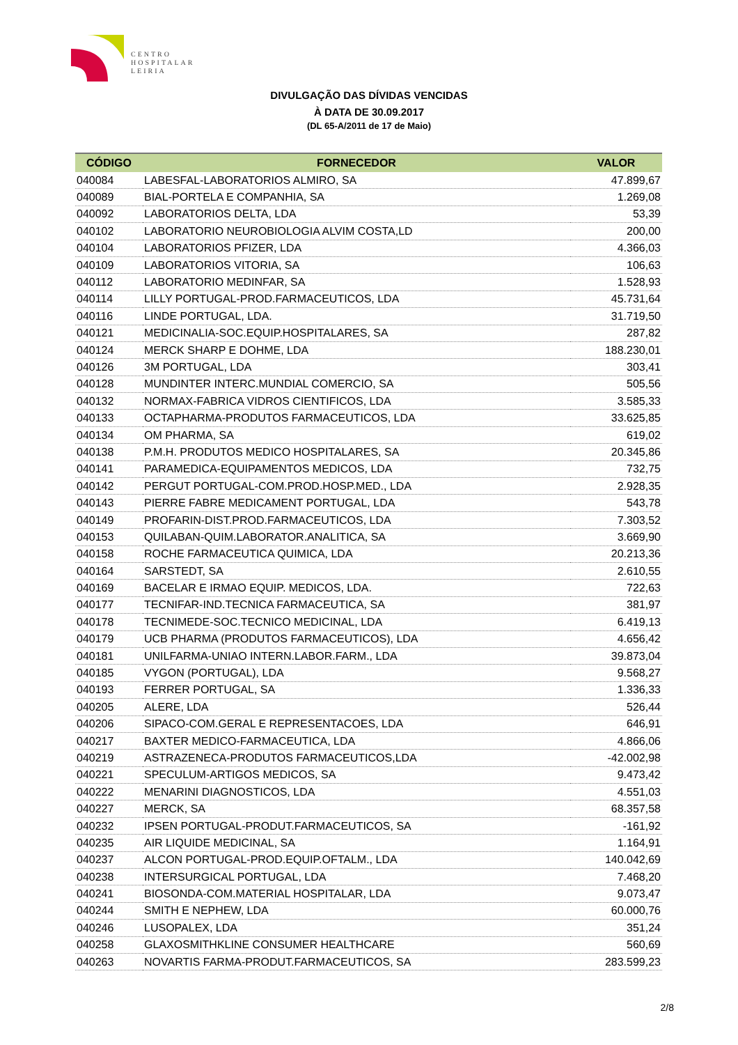CENTRO
HOSPITALAR
LEIRIA
DIVULGAÇÃO DAS DÍVIDAS VENCIDAS
À DATA DE 30.09.2017
(DL 65-A/2011 de 17 de Maio)
| CÓDIGO | FORNECEDOR | VALOR |
| --- | --- | --- |
| 040084 | LABESFAL-LABORATORIOS ALMIRO, SA | 47.899,67 |
| 040089 | BIAL-PORTELA E COMPANHIA, SA | 1.269,08 |
| 040092 | LABORATORIOS DELTA, LDA | 53,39 |
| 040102 | LABORATORIO NEUROBIOLOGIA ALVIM COSTA,LD | 200,00 |
| 040104 | LABORATORIOS PFIZER, LDA | 4.366,03 |
| 040109 | LABORATORIOS VITORIA, SA | 106,63 |
| 040112 | LABORATORIO MEDINFAR, SA | 1.528,93 |
| 040114 | LILLY PORTUGAL-PROD.FARMACEUTICOS, LDA | 45.731,64 |
| 040116 | LINDE PORTUGAL, LDA. | 31.719,50 |
| 040121 | MEDICINALIA-SOC.EQUIP.HOSPITALARES, SA | 287,82 |
| 040124 | MERCK SHARP E DOHME, LDA | 188.230,01 |
| 040126 | 3M PORTUGAL, LDA | 303,41 |
| 040128 | MUNDINTER INTERC.MUNDIAL COMERCIO, SA | 505,56 |
| 040132 | NORMAX-FABRICA VIDROS CIENTIFICOS, LDA | 3.585,33 |
| 040133 | OCTAPHARMA-PRODUTOS FARMACEUTICOS, LDA | 33.625,85 |
| 040134 | OM PHARMA, SA | 619,02 |
| 040138 | P.M.H. PRODUTOS MEDICO HOSPITALARES, SA | 20.345,86 |
| 040141 | PARAMEDICA-EQUIPAMENTOS MEDICOS, LDA | 732,75 |
| 040142 | PERGUT PORTUGAL-COM.PROD.HOSP.MED., LDA | 2.928,35 |
| 040143 | PIERRE FABRE MEDICAMENT PORTUGAL, LDA | 543,78 |
| 040149 | PROFARIN-DIST.PROD.FARMACEUTICOS, LDA | 7.303,52 |
| 040153 | QUILABAN-QUIM.LABORATOR.ANALITICA, SA | 3.669,90 |
| 040158 | ROCHE FARMACEUTICA QUIMICA, LDA | 20.213,36 |
| 040164 | SARSTEDT, SA | 2.610,55 |
| 040169 | BACELAR E IRMAO EQUIP. MEDICOS, LDA. | 722,63 |
| 040177 | TECNIFAR-IND.TECNICA FARMACEUTICA, SA | 381,97 |
| 040178 | TECNIMEDE-SOC.TECNICO MEDICINAL, LDA | 6.419,13 |
| 040179 | UCB PHARMA (PRODUTOS FARMACEUTICOS), LDA | 4.656,42 |
| 040181 | UNILFARMA-UNIAO INTERN.LABOR.FARM., LDA | 39.873,04 |
| 040185 | VYGON (PORTUGAL), LDA | 9.568,27 |
| 040193 | FERRER PORTUGAL, SA | 1.336,33 |
| 040205 | ALERE, LDA | 526,44 |
| 040206 | SIPACO-COM.GERAL E REPRESENTACOES, LDA | 646,91 |
| 040217 | BAXTER MEDICO-FARMACEUTICA, LDA | 4.866,06 |
| 040219 | ASTRAZENECA-PRODUTOS FARMACEUTICOS,LDA | -42.002,98 |
| 040221 | SPECULUM-ARTIGOS MEDICOS, SA | 9.473,42 |
| 040222 | MENARINI DIAGNOSTICOS, LDA | 4.551,03 |
| 040227 | MERCK, SA | 68.357,58 |
| 040232 | IPSEN PORTUGAL-PRODUT.FARMACEUTICOS, SA | -161,92 |
| 040235 | AIR LIQUIDE MEDICINAL, SA | 1.164,91 |
| 040237 | ALCON PORTUGAL-PROD.EQUIP.OFTALM., LDA | 140.042,69 |
| 040238 | INTERSURGICAL PORTUGAL, LDA | 7.468,20 |
| 040241 | BIOSONDA-COM.MATERIAL HOSPITALAR, LDA | 9.073,47 |
| 040244 | SMITH E NEPHEW, LDA | 60.000,76 |
| 040246 | LUSOPALEX, LDA | 351,24 |
| 040258 | GLAXOSMITHKLINE CONSUMER HEALTHCARE | 560,69 |
| 040263 | NOVARTIS FARMA-PRODUT.FARMACEUTICOS, SA | 283.599,23 |
2/8